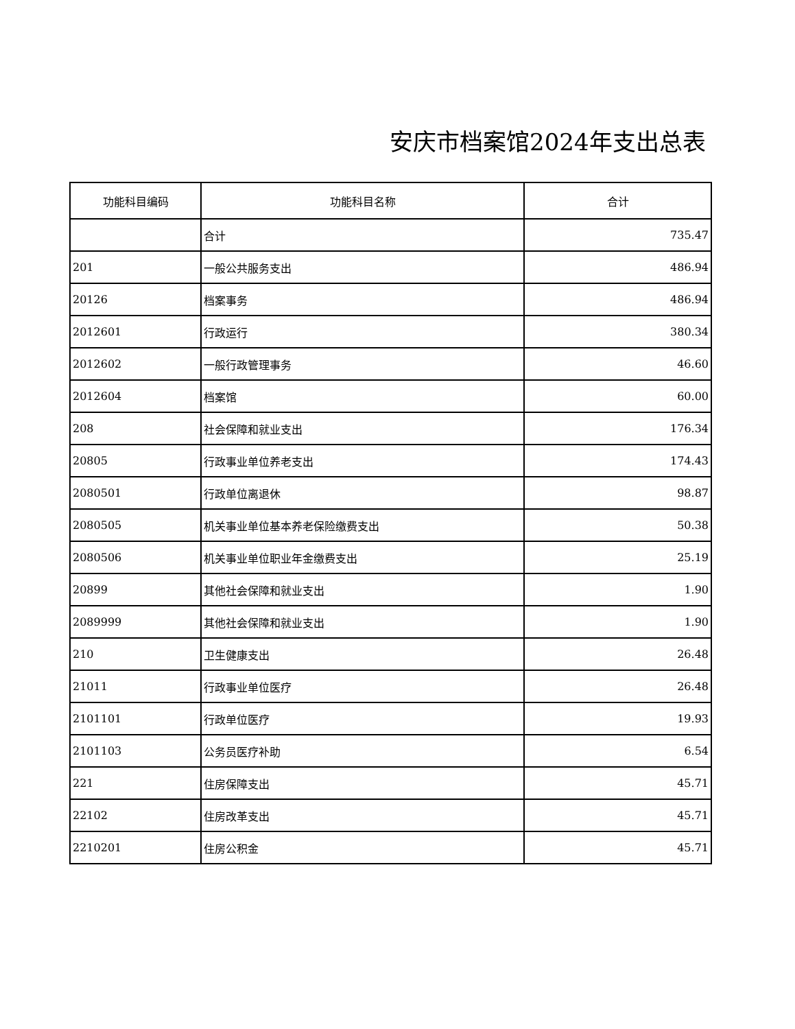安庆市档案馆2024年支出总表
| 功能科目编码 | 功能科目名称 | 合计 |
| --- | --- | --- |
| | 合计 | 735.47 |
| 201 | 一般公共服务支出 | 486.94 |
| 20126 | 档案事务 | 486.94 |
| 2012601 | 行政运行 | 380.34 |
| 2012602 | 一般行政管理事务 | 46.60 |
| 2012604 | 档案馆 | 60.00 |
| 208 | 社会保障和就业支出 | 176.34 |
| 20805 | 行政事业单位养老支出 | 174.43 |
| 2080501 | 行政单位离退休 | 98.87 |
| 2080505 | 机关事业单位基本养老保险缴费支出 | 50.38 |
| 2080506 | 机关事业单位职业年金缴费支出 | 25.19 |
| 20899 | 其他社会保障和就业支出 | 1.90 |
| 2089999 | 其他社会保障和就业支出 | 1.90 |
| 210 | 卫生健康支出 | 26.48 |
| 21011 | 行政事业单位医疗 | 26.48 |
| 2101101 | 行政单位医疗 | 19.93 |
| 2101103 | 公务员医疗补助 | 6.54 |
| 221 | 住房保障支出 | 45.71 |
| 22102 | 住房改革支出 | 45.71 |
| 2210201 | 住房公积金 | 45.71 |